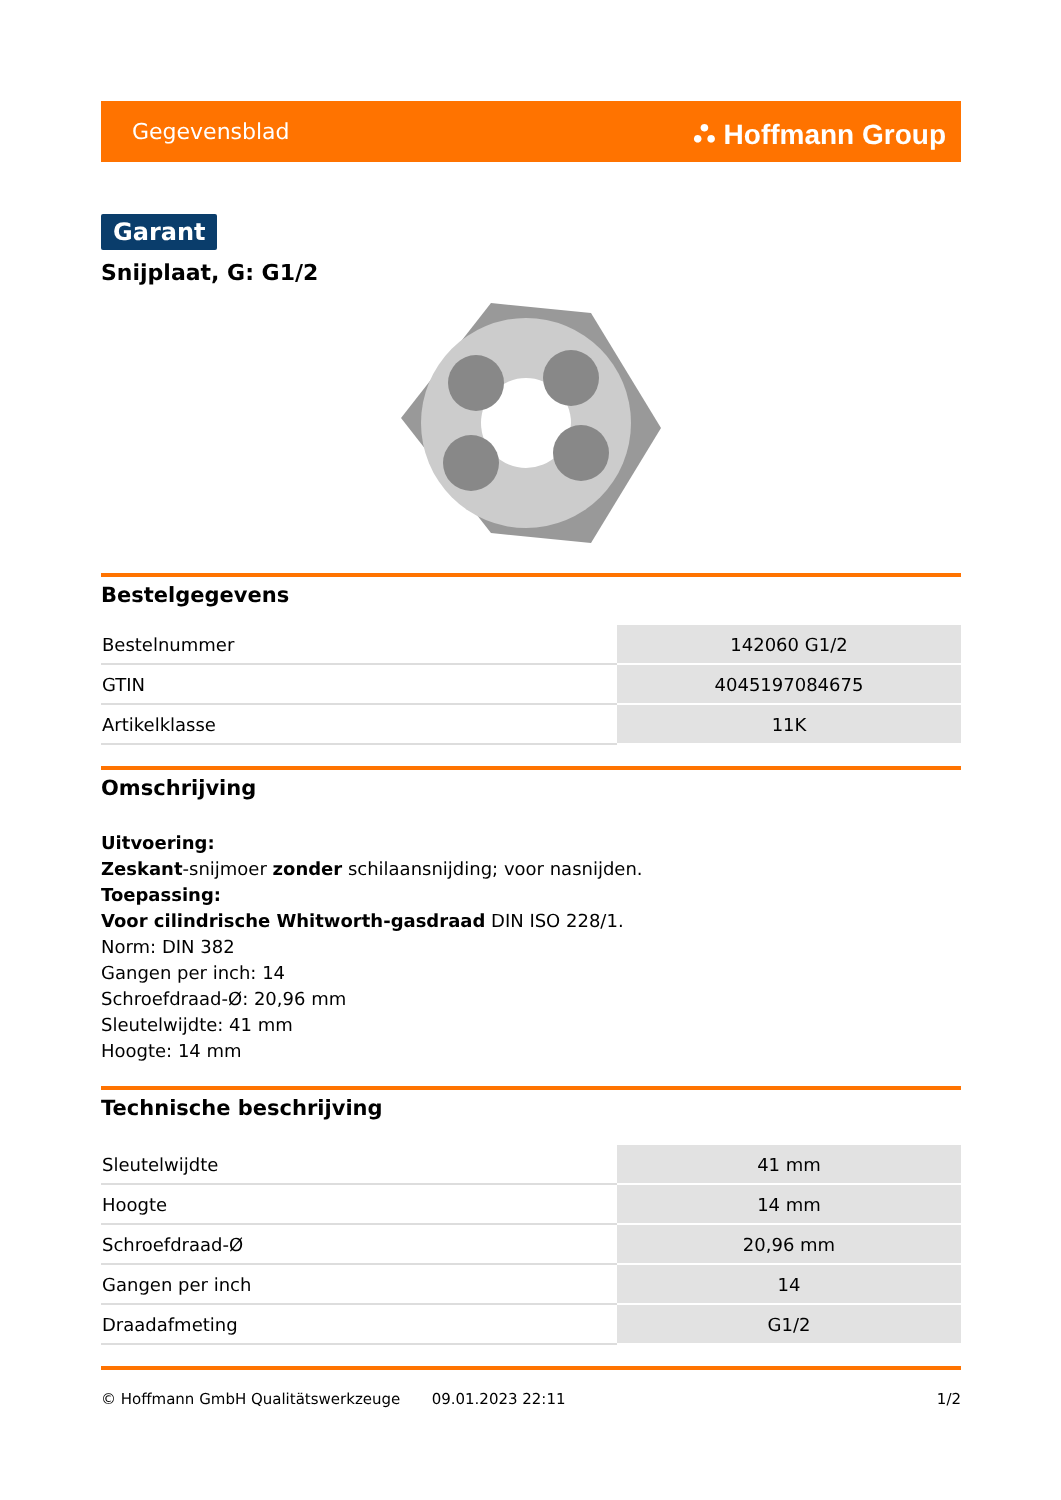Gegevensblad ⛬ Hoffmann Group
Garant
Snijplaat, G: G1/2
Bestelgegevens
| Bestelnummer | 142060 G1/2 |
| GTIN | 4045197084675 |
| Artikelklasse | 11K |
Omschrijving
Uitvoering:
Zeskant-snijmoer zonder schilaansnijding; voor nasnijden.
Toepassing:
Voor cilindrische Whitworth-gasdraad DIN ISO 228/1.
Norm: DIN 382
Gangen per inch: 14
Schroefdraad-Ø: 20,96 mm
Sleutelwijdte: 41 mm
Hoogte: 14 mm
Technische beschrijving
| Sleutelwijdte | 41 mm |
| Hoogte | 14 mm |
| Schroefdraad-Ø | 20,96 mm |
| Gangen per inch | 14 |
| Draadafmeting | G1/2 |
© Hoffmann GmbH Qualitätswerkzeuge 09.01.2023 22:11 1/2